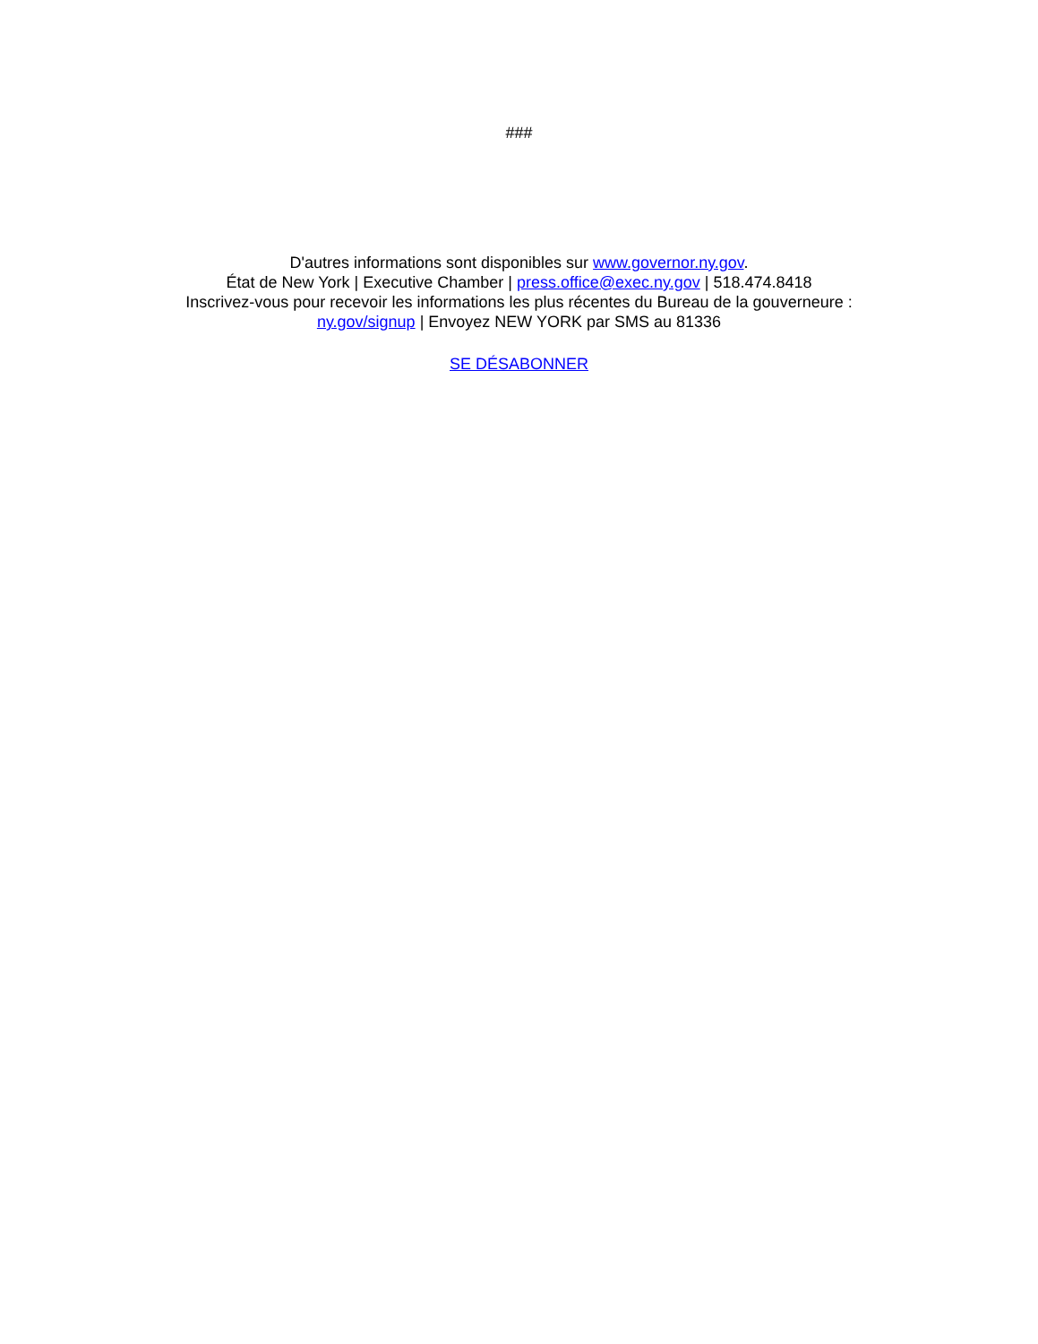###
D'autres informations sont disponibles sur www.governor.ny.gov.
État de New York | Executive Chamber | press.office@exec.ny.gov | 518.474.8418
Inscrivez-vous pour recevoir les informations les plus récentes du Bureau de la gouverneure :
ny.gov/signup | Envoyez NEW YORK par SMS au 81336
SE DÉSABONNER